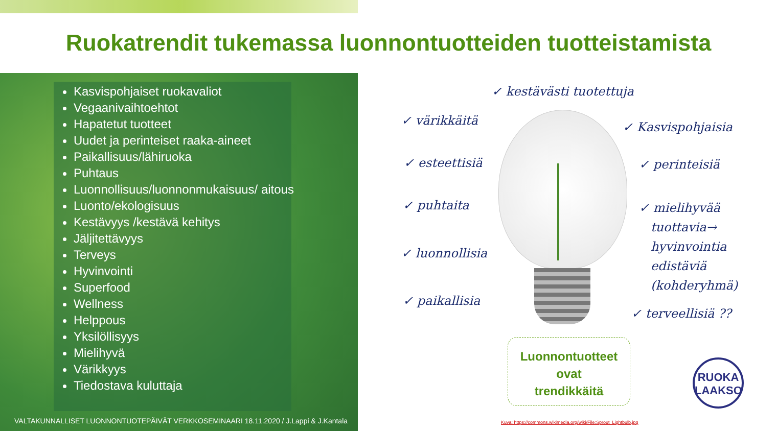Ruokatrendit tukemassa luonnontuotteiden tuotteistamista
Kasvispohjaiset ruokavaliot
Vegaanivaihtoehtot
Hapatetut tuotteet
Uudet ja perinteiset raaka-aineet
Paikallisuus/lähiruoka
Puhtaus
Luonnollisuus/luonnonmukaisuus/ aitous
Luonto/ekologisuus
Kestävyys /kestävä kehitys
Jäljitettävyys
Terveys
Hyvinvointi
Superfood
Wellness
Helppous
Yksilöllisyys
Mielihyvä
Värikkyys
Tiedostava kuluttaja
VALTAKUNNALLISET LUONNONTUOTEPÄIVÄT VERKKOSEMINAARI 18.11.2020 / J.Lappi & J.Kantala
✓ kestävästi tuotettuja
✓ värikkäitä ✓ Kasvispohjaisia
✓ esteettisiä ✓ perinteisiä
✓ puhtaita
✓ mielihyvää
tuottavia→
hyvinvointia
edistäviä
(kohderyhmä)
✓ luonnollisia
✓ paikallisia
✓ terveellisiä ??
Luonnontuotteet
ovat
trendikkäitä
RUOKA
LAAKSO
Kuva: https://commons.wikimedia.org/wiki/File:Sprout_Lightbulb.jpg